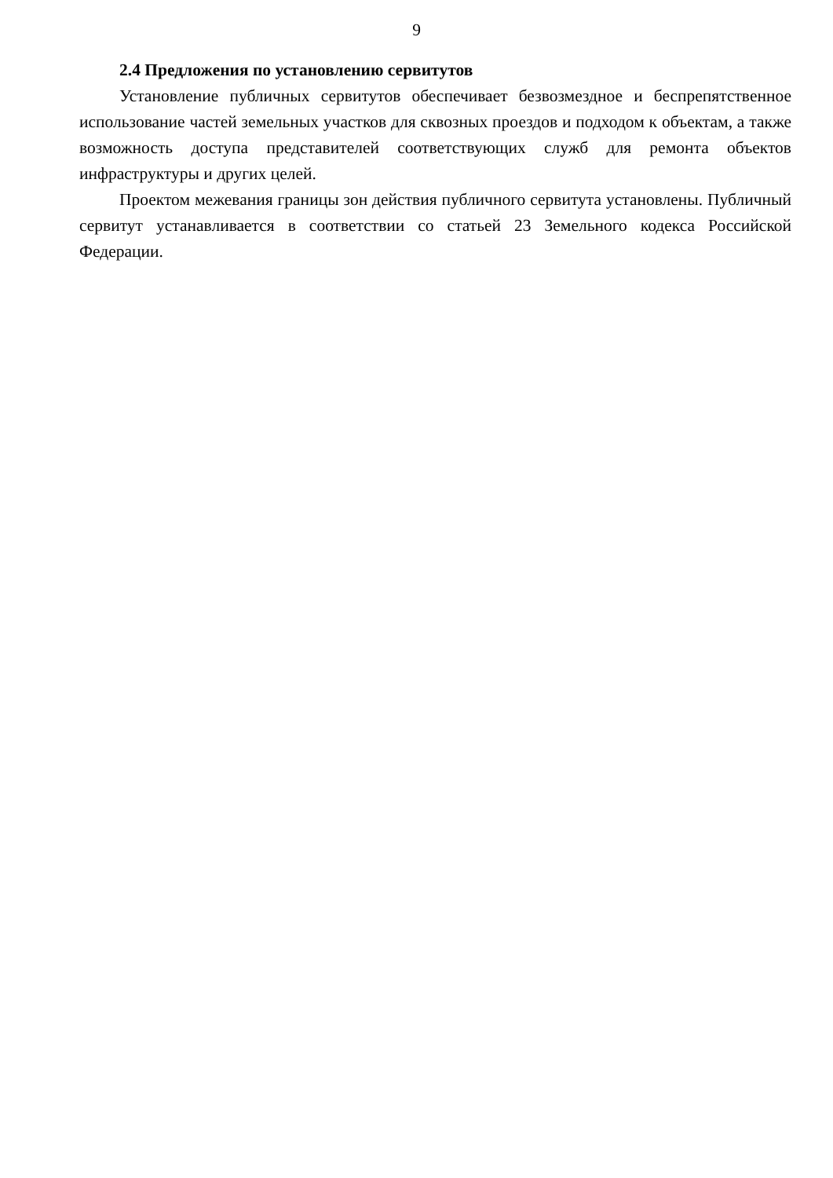9
2.4 Предложения по установлению сервитутов
Установление публичных сервитутов обеспечивает безвозмездное и беспрепятственное использование частей земельных участков для сквозных проездов и подходом к объектам, а также возможность доступа представителей соответствующих служб для ремонта объектов инфраструктуры и других целей.
Проектом межевания границы зон действия публичного сервитута установлены. Публичный сервитут устанавливается в соответствии со статьей 23 Земельного кодекса Российской Федерации.